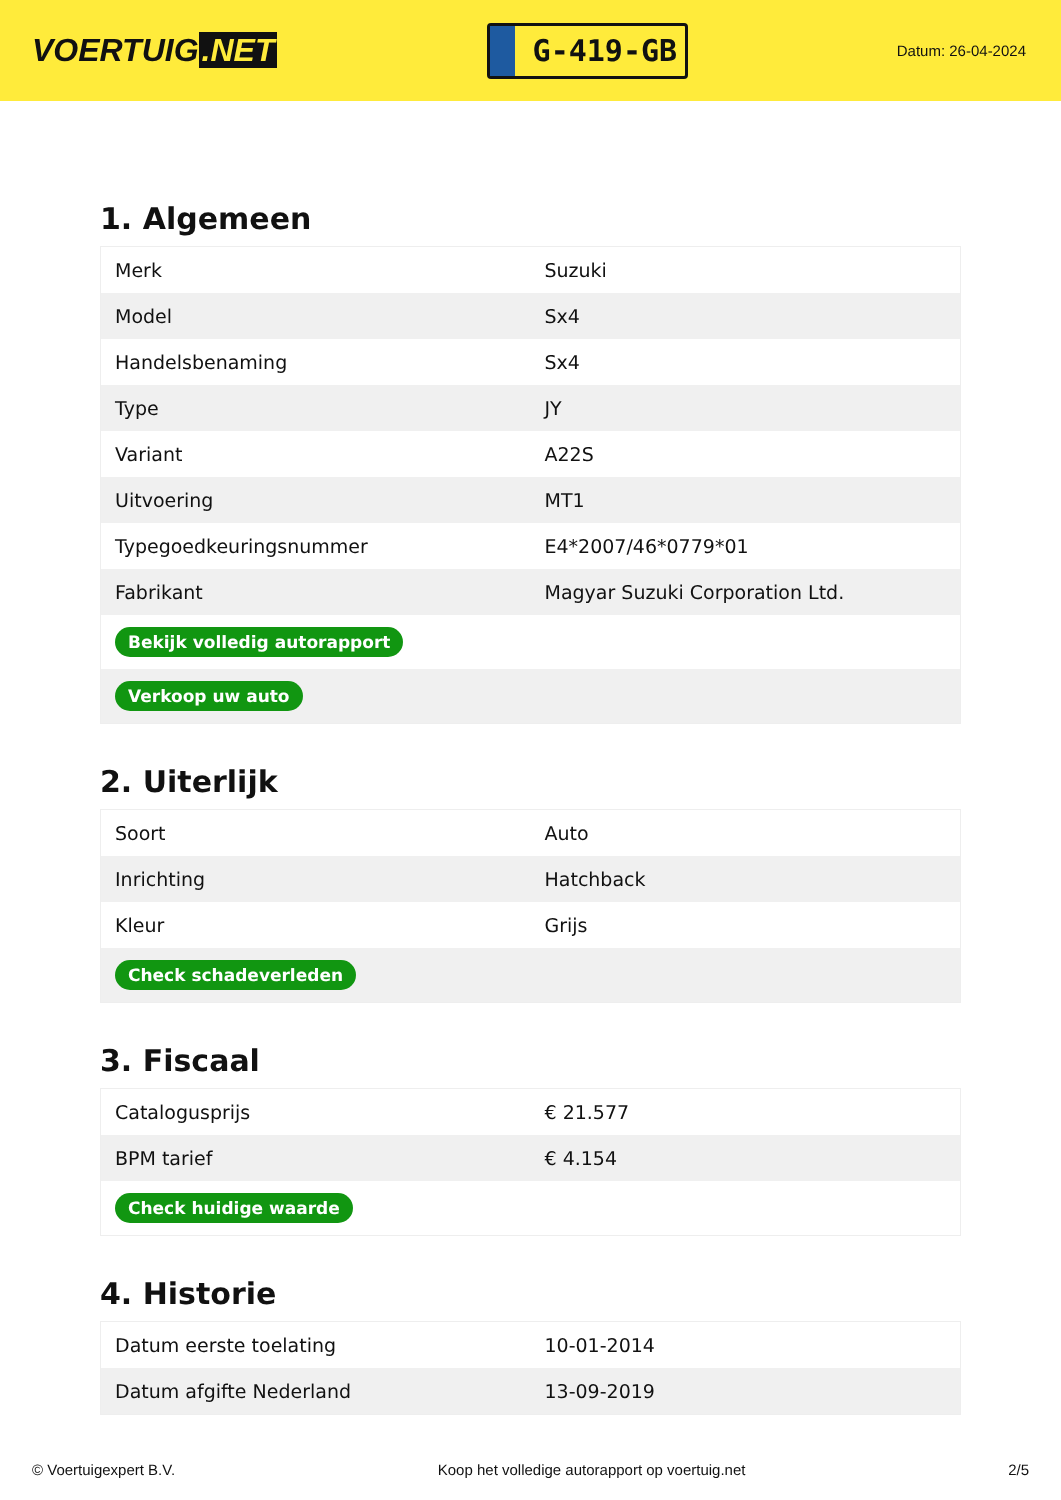VOERTUIG.NET
G-419-GB
Datum: 26-04-2024
1. Algemeen
| Merk | Suzuki |
| Model | Sx4 |
| Handelsbenaming | Sx4 |
| Type | JY |
| Variant | A22S |
| Uitvoering | MT1 |
| Typegoedkeuringsnummer | E4*2007/46*0779*01 |
| Fabrikant | Magyar Suzuki Corporation Ltd. |
| Bekijk volledig autorapport | |
| Verkoop uw auto | |
2. Uiterlijk
| Soort | Auto |
| Inrichting | Hatchback |
| Kleur | Grijs |
| Check schadeverleden | |
3. Fiscaal
| Catalogusprijs | € 21.577 |
| BPM tarief | € 4.154 |
| Check huidige waarde | |
4. Historie
| Datum eerste toelating | 10-01-2014 |
| Datum afgifte Nederland | 13-09-2019 |
© Voertuigexpert B.V. Koop het volledige autorapport op voertuig.net 2/5